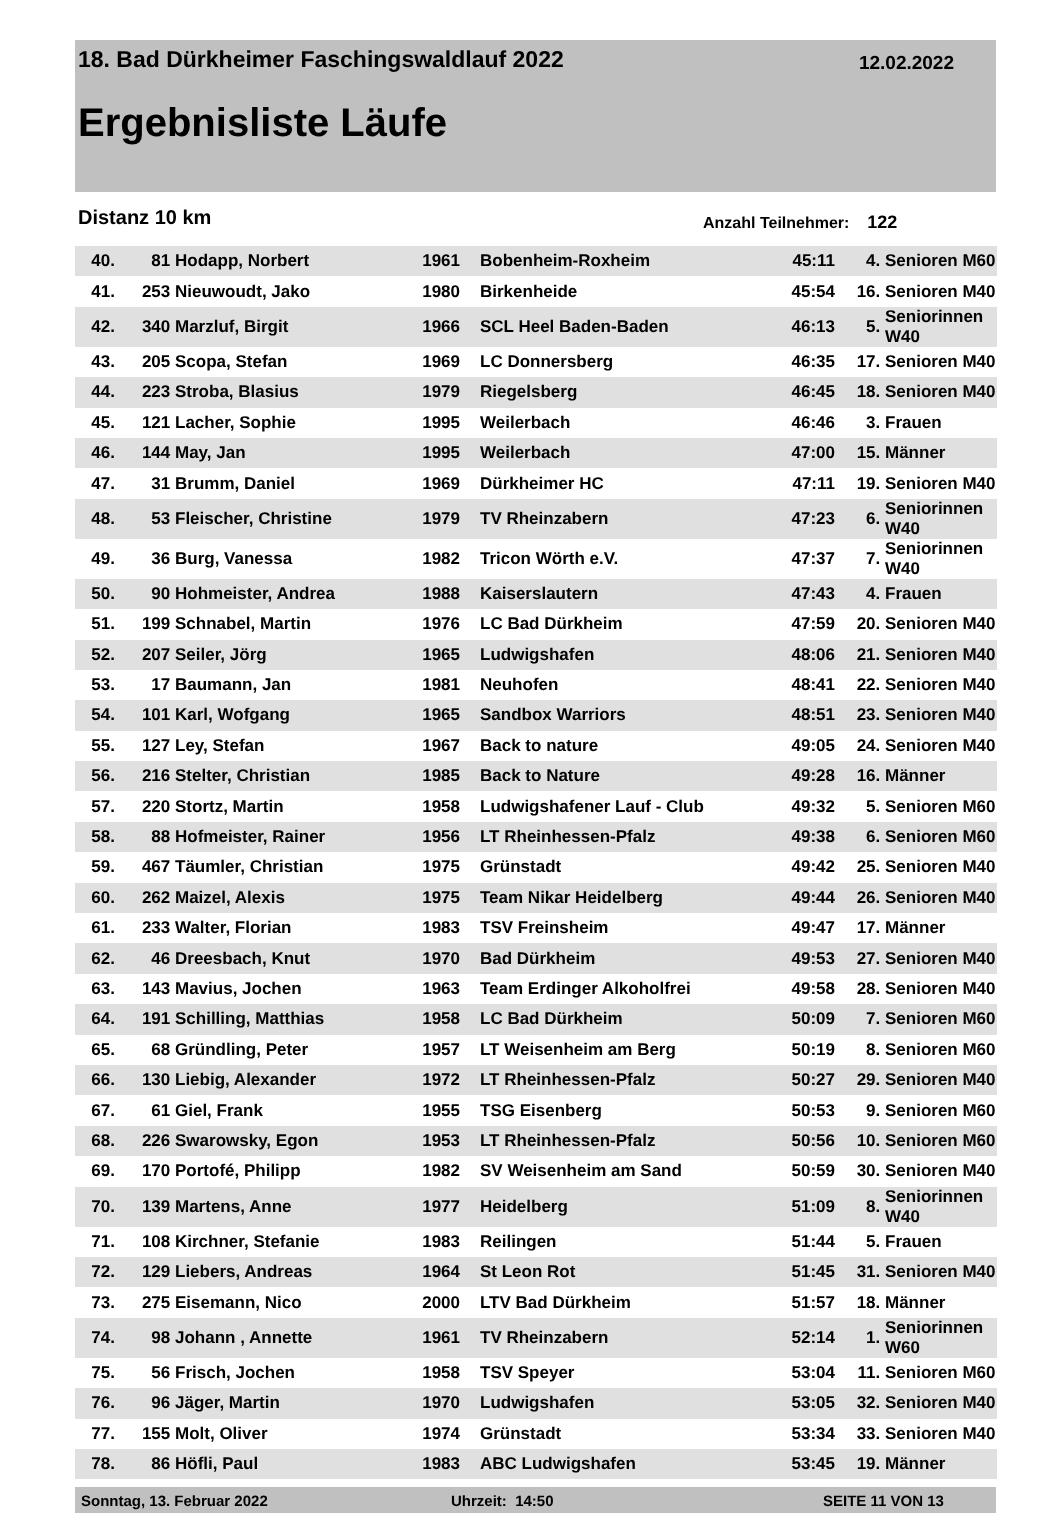18. Bad Dürkheimer Faschingswaldlauf 2022
12.02.2022
Ergebnisliste Läufe
Distanz 10 km Anzahl Teilnehmer: 122
| 40. | 81 | Hodapp, Norbert | 1961 | | Bobenheim-Roxheim | 45:11 | 4. | Senioren M60 |
| 41. | 253 | Nieuwoudt, Jako | 1980 | | Birkenheide | 45:54 | 16. | Senioren M40 |
| 42. | 340 | Marzluf, Birgit | 1966 | | SCL Heel Baden-Baden | 46:13 | 5. | Seniorinnen W40 |
| 43. | 205 | Scopa, Stefan | 1969 | | LC Donnersberg | 46:35 | 17. | Senioren M40 |
| 44. | 223 | Stroba, Blasius | 1979 | | Riegelsberg | 46:45 | 18. | Senioren M40 |
| 45. | 121 | Lacher, Sophie | 1995 | | Weilerbach | 46:46 | 3. | Frauen |
| 46. | 144 | May, Jan | 1995 | | Weilerbach | 47:00 | 15. | Männer |
| 47. | 31 | Brumm, Daniel | 1969 | | Dürkheimer HC | 47:11 | 19. | Senioren M40 |
| 48. | 53 | Fleischer, Christine | 1979 | | TV Rheinzabern | 47:23 | 6. | Seniorinnen W40 |
| 49. | 36 | Burg, Vanessa | 1982 | | Tricon Wörth e.V. | 47:37 | 7. | Seniorinnen W40 |
| 50. | 90 | Hohmeister, Andrea | 1988 | | Kaiserslautern | 47:43 | 4. | Frauen |
| 51. | 199 | Schnabel, Martin | 1976 | | LC Bad Dürkheim | 47:59 | 20. | Senioren M40 |
| 52. | 207 | Seiler, Jörg | 1965 | | Ludwigshafen | 48:06 | 21. | Senioren M40 |
| 53. | 17 | Baumann, Jan | 1981 | | Neuhofen | 48:41 | 22. | Senioren M40 |
| 54. | 101 | Karl, Wofgang | 1965 | | Sandbox Warriors | 48:51 | 23. | Senioren M40 |
| 55. | 127 | Ley, Stefan | 1967 | | Back to nature | 49:05 | 24. | Senioren M40 |
| 56. | 216 | Stelter, Christian | 1985 | | Back to Nature | 49:28 | 16. | Männer |
| 57. | 220 | Stortz, Martin | 1958 | | Ludwigshafener Lauf - Club | 49:32 | 5. | Senioren M60 |
| 58. | 88 | Hofmeister, Rainer | 1956 | | LT Rheinhessen-Pfalz | 49:38 | 6. | Senioren M60 |
| 59. | 467 | Täumler, Christian | 1975 | | Grünstadt | 49:42 | 25. | Senioren M40 |
| 60. | 262 | Maizel, Alexis | 1975 | | Team Nikar Heidelberg | 49:44 | 26. | Senioren M40 |
| 61. | 233 | Walter, Florian | 1983 | | TSV Freinsheim | 49:47 | 17. | Männer |
| 62. | 46 | Dreesbach, Knut | 1970 | | Bad Dürkheim | 49:53 | 27. | Senioren M40 |
| 63. | 143 | Mavius, Jochen | 1963 | | Team Erdinger Alkoholfrei | 49:58 | 28. | Senioren M40 |
| 64. | 191 | Schilling, Matthias | 1958 | | LC Bad Dürkheim | 50:09 | 7. | Senioren M60 |
| 65. | 68 | Gründling, Peter | 1957 | | LT Weisenheim am Berg | 50:19 | 8. | Senioren M60 |
| 66. | 130 | Liebig, Alexander | 1972 | | LT Rheinhessen-Pfalz | 50:27 | 29. | Senioren M40 |
| 67. | 61 | Giel, Frank | 1955 | | TSG Eisenberg | 50:53 | 9. | Senioren M60 |
| 68. | 226 | Swarowsky, Egon | 1953 | | LT Rheinhessen-Pfalz | 50:56 | 10. | Senioren M60 |
| 69. | 170 | Portofé, Philipp | 1982 | | SV Weisenheim am Sand | 50:59 | 30. | Senioren M40 |
| 70. | 139 | Martens, Anne | 1977 | | Heidelberg | 51:09 | 8. | Seniorinnen W40 |
| 71. | 108 | Kirchner, Stefanie | 1983 | | Reilingen | 51:44 | 5. | Frauen |
| 72. | 129 | Liebers, Andreas | 1964 | | St Leon Rot | 51:45 | 31. | Senioren M40 |
| 73. | 275 | Eisemann, Nico | 2000 | | LTV Bad Dürkheim | 51:57 | 18. | Männer |
| 74. | 98 | Johann , Annette | 1961 | | TV Rheinzabern | 52:14 | 1. | Seniorinnen W60 |
| 75. | 56 | Frisch, Jochen | 1958 | | TSV Speyer | 53:04 | 11. | Senioren M60 |
| 76. | 96 | Jäger, Martin | 1970 | | Ludwigshafen | 53:05 | 32. | Senioren M40 |
| 77. | 155 | Molt, Oliver | 1974 | | Grünstadt | 53:34 | 33. | Senioren M40 |
| 78. | 86 | Höfli, Paul | 1983 | | ABC Ludwigshafen | 53:45 | 19. | Männer |
Sonntag, 13. Februar 2022 Uhrzeit: 14:50 SEITE 11 VON 13